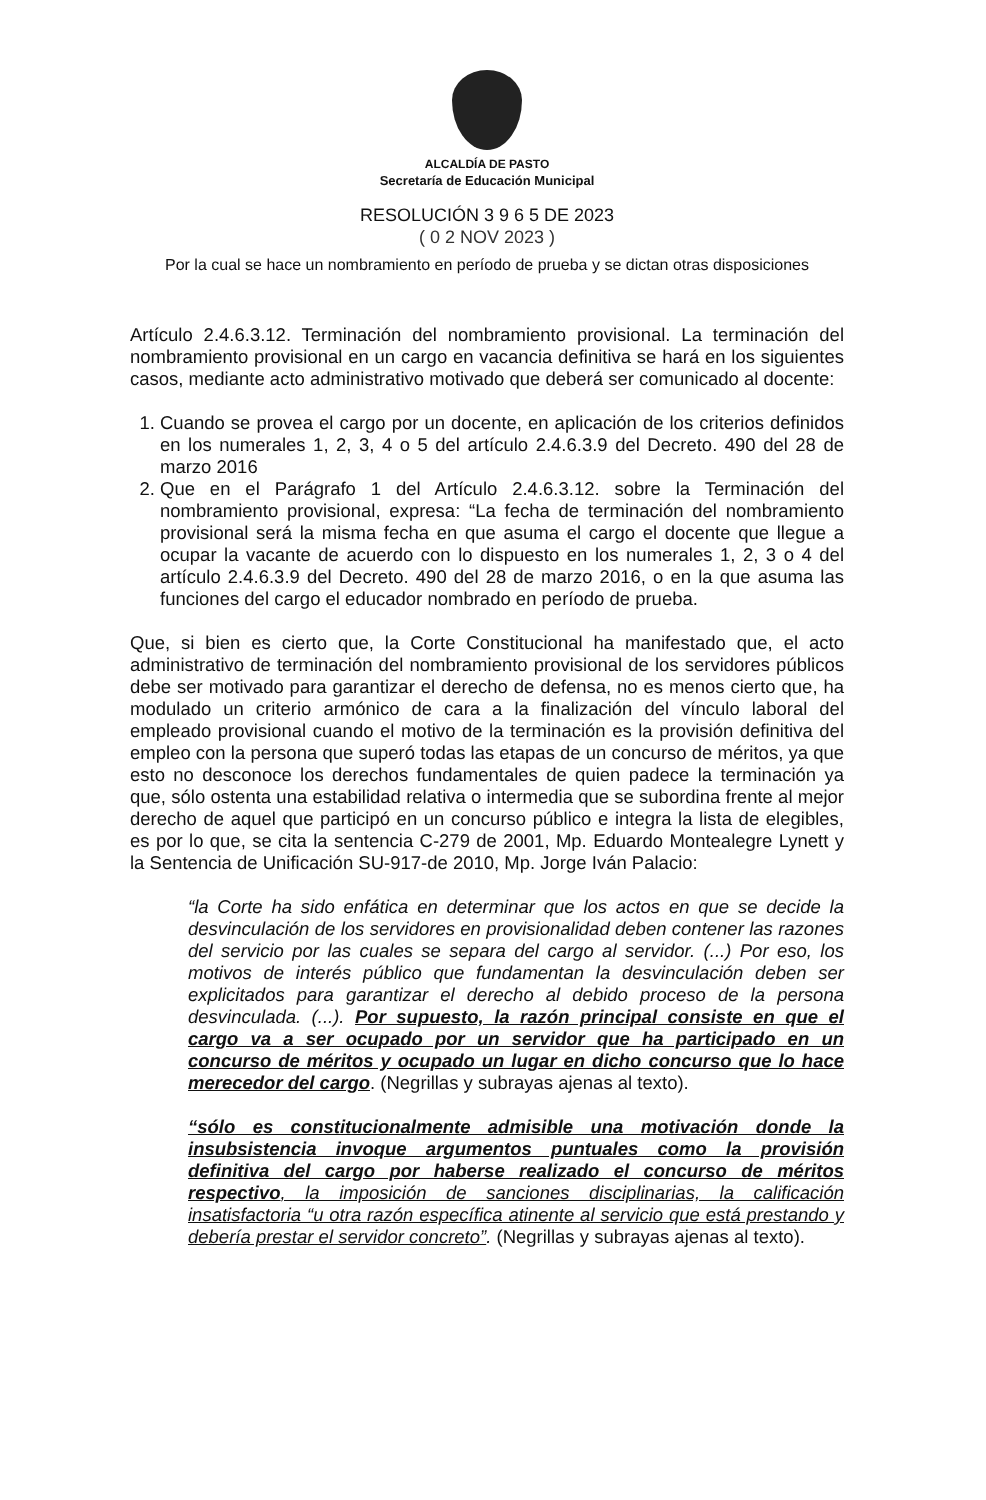ALCALDÍA DE PASTO
Secretaría de Educación Municipal
RESOLUCIÓN 3 9 6 5 DE 2023
( 0 2 NOV 2023 )
Por la cual se hace un nombramiento en período de prueba y se dictan otras disposiciones
Artículo 2.4.6.3.12. Terminación del nombramiento provisional. La terminación del nombramiento provisional en un cargo en vacancia definitiva se hará en los siguientes casos, mediante acto administrativo motivado que deberá ser comunicado al docente:
1. Cuando se provea el cargo por un docente, en aplicación de los criterios definidos en los numerales 1, 2, 3, 4 o 5 del artículo 2.4.6.3.9 del Decreto. 490 del 28 de marzo 2016
2. Que en el Parágrafo 1 del Artículo 2.4.6.3.12. sobre la Terminación del nombramiento provisional, expresa: “La fecha de terminación del nombramiento provisional será la misma fecha en que asuma el cargo el docente que llegue a ocupar la vacante de acuerdo con lo dispuesto en los numerales 1, 2, 3 o 4 del artículo 2.4.6.3.9 del Decreto. 490 del 28 de marzo 2016, o en la que asuma las funciones del cargo el educador nombrado en período de prueba.
Que, si bien es cierto que, la Corte Constitucional ha manifestado que, el acto administrativo de terminación del nombramiento provisional de los servidores públicos debe ser motivado para garantizar el derecho de defensa, no es menos cierto que, ha modulado un criterio armónico de cara a la finalización del vínculo laboral del empleado provisional cuando el motivo de la terminación es la provisión definitiva del empleo con la persona que superó todas las etapas de un concurso de méritos, ya que esto no desconoce los derechos fundamentales de quien padece la terminación ya que, sólo ostenta una estabilidad relativa o intermedia que se subordina frente al mejor derecho de aquel que participó en un concurso público e integra la lista de elegibles, es por lo que, se cita la sentencia C-279 de 2001, Mp. Eduardo Montealegre Lynett y la Sentencia de Unificación SU-917-de 2010, Mp. Jorge Iván Palacio:
“la Corte ha sido enfática en determinar que los actos en que se decide la desvinculación de los servidores en provisionalidad deben contener las razones del servicio por las cuales se separa del cargo al servidor. (...) Por eso, los motivos de interés público que fundamentan la desvinculación deben ser explicitados para garantizar el derecho al debido proceso de la persona desvinculada. (...). Por supuesto, la razón principal consiste en que el cargo va a ser ocupado por un servidor que ha participado en un concurso de méritos y ocupado un lugar en dicho concurso que lo hace merecedor del cargo. (Negrillas y subrayas ajenas al texto).
“sólo es constitucionalmente admisible una motivación donde la insubsistencia invoque argumentos puntuales como la provisión definitiva del cargo por haberse realizado el concurso de méritos respectivo, la imposición de sanciones disciplinarias, la calificación insatisfactoria “u otra razón específica atinente al servicio que está prestando y debería prestar el servidor concreto”. (Negrillas y subrayas ajenas al texto).